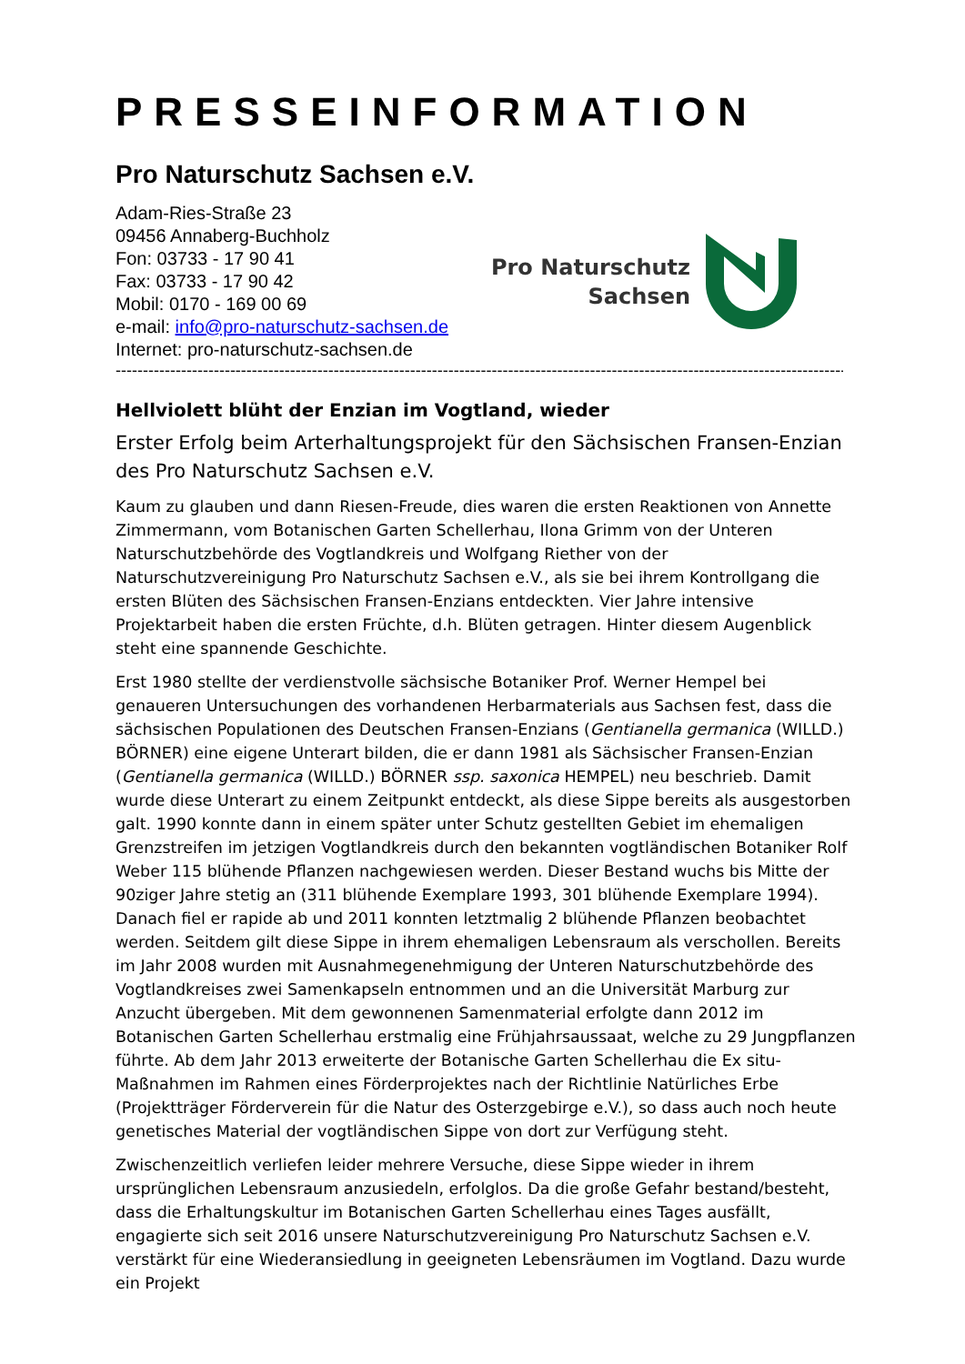PRESSEINFORMATION
Pro Naturschutz Sachsen e.V.
Adam-Ries-Straße 23
09456 Annaberg-Buchholz
Fon: 03733 - 17 90 41
Fax: 03733 - 17 90 42
Mobil: 0170 - 169 00 69
e-mail: info@pro-naturschutz-sachsen.de
Internet: pro-naturschutz-sachsen.de
Pro Naturschutz
Sachsen
--------------------------------------------------------------------------------------------------------------------------------------------
Hellviolett blüht der Enzian im Vogtland, wieder
Erster Erfolg beim Arterhaltungsprojekt für den Sächsischen Fransen-Enzian des Pro Naturschutz Sachsen e.V.
Kaum zu glauben und dann Riesen-Freude, dies waren die ersten Reaktionen von Annette Zimmermann, vom Botanischen Garten Schellerhau, Ilona Grimm von der Unteren Naturschutzbehörde des Vogtlandkreis und Wolfgang Riether von der Naturschutzvereinigung Pro Naturschutz Sachsen e.V., als sie bei ihrem Kontrollgang die ersten Blüten des Sächsischen Fransen-Enzians entdeckten. Vier Jahre intensive Projektarbeit haben die ersten Früchte, d.h. Blüten getragen. Hinter diesem Augenblick steht eine spannende Geschichte.
Erst 1980 stellte der verdienstvolle sächsische Botaniker Prof. Werner Hempel bei genaueren Untersuchungen des vorhandenen Herbarmaterials aus Sachsen fest, dass die sächsischen Populationen des Deutschen Fransen-Enzians (Gentianella germanica (WILLD.) BÖRNER) eine eigene Unterart bilden, die er dann 1981 als Sächsischer Fransen-Enzian (Gentianella germanica (WILLD.) BÖRNER ssp. saxonica HEMPEL) neu beschrieb. Damit wurde diese Unterart zu einem Zeitpunkt entdeckt, als diese Sippe bereits als ausgestorben galt. 1990 konnte dann in einem später unter Schutz gestellten Gebiet im ehemaligen Grenzstreifen im jetzigen Vogtlandkreis durch den bekannten vogtländischen Botaniker Rolf Weber 115 blühende Pflanzen nachgewiesen werden. Dieser Bestand wuchs bis Mitte der 90ziger Jahre stetig an (311 blühende Exemplare 1993, 301 blühende Exemplare 1994). Danach fiel er rapide ab und 2011 konnten letztmalig 2 blühende Pflanzen beobachtet werden. Seitdem gilt diese Sippe in ihrem ehemaligen Lebensraum als verschollen. Bereits im Jahr 2008 wurden mit Ausnahmegenehmigung der Unteren Naturschutzbehörde des Vogtlandkreises zwei Samenkapseln entnommen und an die Universität Marburg zur Anzucht übergeben. Mit dem gewonnenen Samenmaterial erfolgte dann 2012 im Botanischen Garten Schellerhau erstmalig eine Frühjahrsaussaat, welche zu 29 Jungpflanzen führte. Ab dem Jahr 2013 erweiterte der Botanische Garten Schellerhau die Ex situ-Maßnahmen im Rahmen eines Förderprojektes nach der Richtlinie Natürliches Erbe (Projektträger Förderverein für die Natur des Osterzgebirge e.V.), so dass auch noch heute genetisches Material der vogtländischen Sippe von dort zur Verfügung steht.
Zwischenzeitlich verliefen leider mehrere Versuche, diese Sippe wieder in ihrem ursprünglichen Lebensraum anzusiedeln, erfolglos. Da die große Gefahr bestand/besteht, dass die Erhaltungskultur im Botanischen Garten Schellerhau eines Tages ausfällt, engagierte sich seit 2016 unsere Naturschutzvereinigung Pro Naturschutz Sachsen e.V. verstärkt für eine Wiederansiedlung in geeigneten Lebensräumen im Vogtland. Dazu wurde ein Projekt